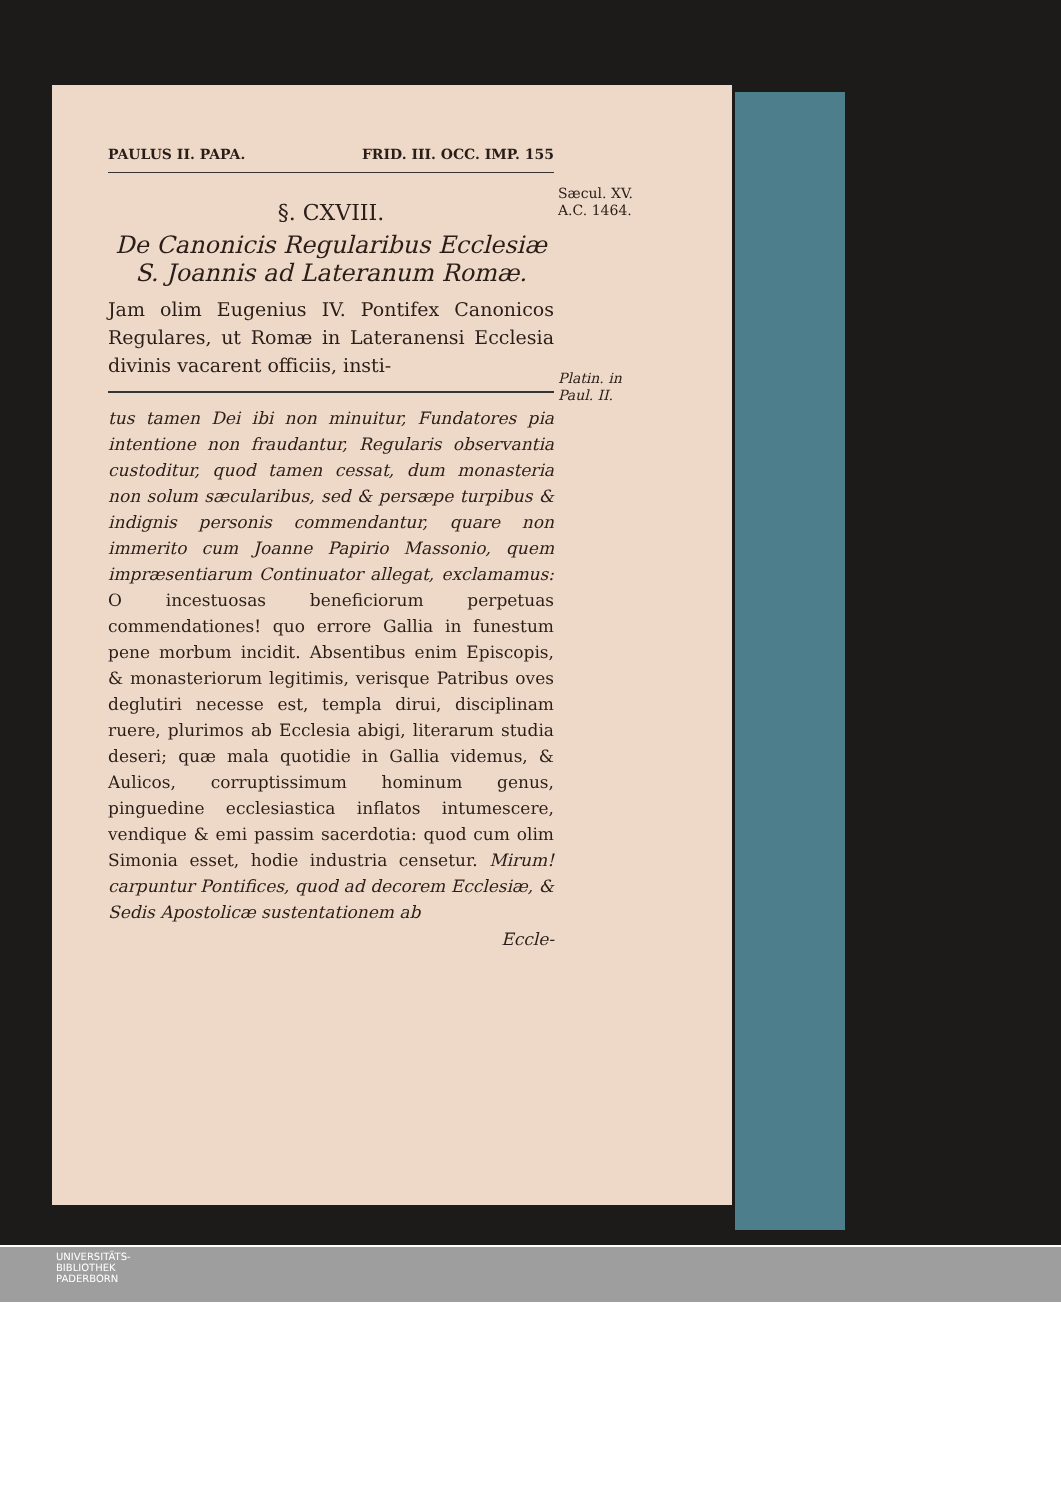PAULUS II. PAPA. FRID. III. OCC. IMP. 155
Sæcul. XV.
A.C. 1464.
Platin. in
Paul. II.
§. CXVIII.
De Canonicis Regularibus Ecclesiæ S. Joannis ad Lateranum Romæ.
Jam olim Eugenius IV. Pontifex Canonicos Regulares, ut Romæ in Lateranensi Ecclesia divinis vacarent officiis, insti-
tus tamen Dei ibi non minuitur, Fundatores pia intentione non fraudantur, Regularis observantia custoditur, quod tamen cessat, dum monasteria non solum sæcularibus, sed & persæpe turpibus & indignis personis commendantur, quare non immerito cum Joanne Papirio Massonio, quem impræsentiarum Continuator allegat, exclamamus: O incestuosas beneficiorum perpetuas commendationes! quo errore Gallia in funestum pene morbum incidit. Absentibus enim Episcopis, & monasteriorum legitimis, verisque Patribus oves deglutiri necesse est, templa dirui, disciplinam ruere, plurimos ab Ecclesia abigi, literarum studia deseri; quæ mala quotidie in Gallia videmus, & Aulicos, corruptissimum hominum genus, pinguedine ecclesiastica inflatos intumescere, vendique & emi passim sacerdotia: quod cum olim Simonia esset, hodie industria censetur. Mirum! carpuntur Pontifices, quod ad decorem Ecclesiæ, & Sedis Apostolicæ sustentationem ab
Eccle-
UNIVERSITÄTS-
BIBLIOTHEK
PADERBORN